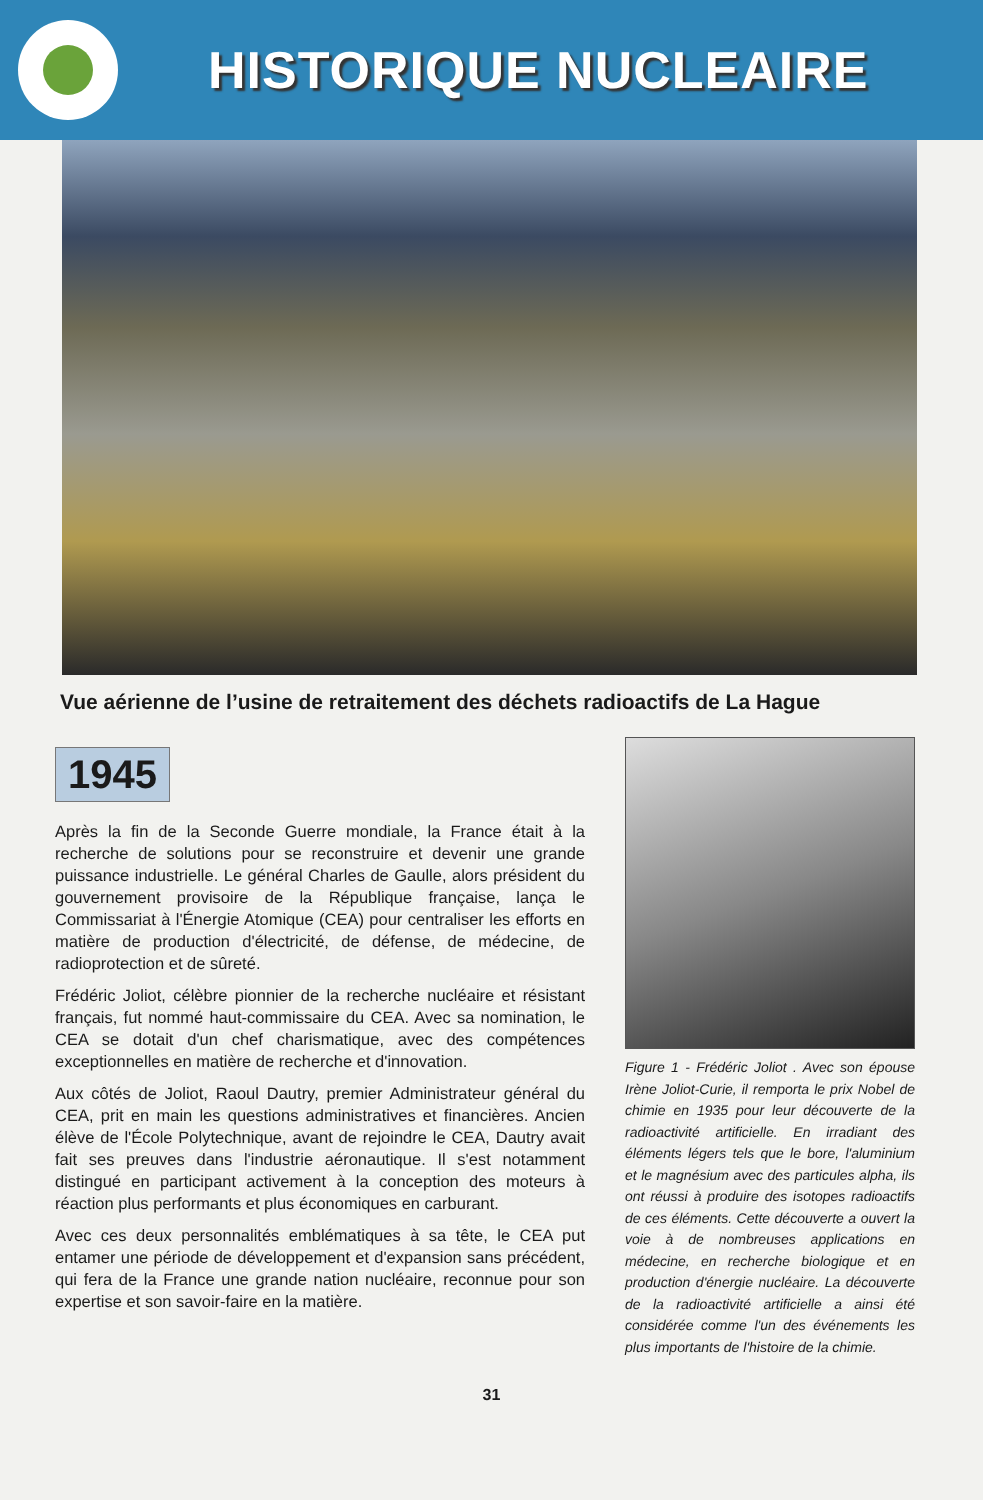HISTORIQUE NUCLEAIRE
Vue aérienne de l’usine de retraitement des déchets radioactifs de La Hague
1945
Après la fin de la Seconde Guerre mondiale, la France était à la recherche de solutions pour se reconstruire et devenir une grande puissance industrielle. Le général Charles de Gaulle, alors président du gouvernement provisoire de la République française, lança le Commissariat à l'Énergie Atomique (CEA) pour centraliser les efforts en matière de production d'électricité, de défense, de médecine, de radioprotection et de sûreté.
Frédéric Joliot, célèbre pionnier de la recherche nucléaire et résistant français, fut nommé haut-commissaire du CEA. Avec sa nomination, le CEA se dotait d'un chef charismatique, avec des compétences exceptionnelles en matière de recherche et d'innovation.
Aux côtés de Joliot, Raoul Dautry, premier Administrateur général du CEA, prit en main les questions administratives et financières. Ancien élève de l'École Polytechnique, avant de rejoindre le CEA, Dautry avait fait ses preuves dans l'industrie aéronautique. Il s'est notamment distingué en participant activement à la conception des moteurs à réaction plus performants et plus économiques en carburant.
Avec ces deux personnalités emblématiques à sa tête, le CEA put entamer une période de développement et d'expansion sans précédent, qui fera de la France une grande nation nucléaire, reconnue pour son expertise et son savoir-faire en la matière.
Figure 1 - Frédéric Joliot . Avec son épouse Irène Joliot-Curie, il remporta le prix Nobel de chimie en 1935 pour leur découverte de la radioactivité artificielle. En irradiant des éléments légers tels que le bore, l'aluminium et le magnésium avec des particules alpha, ils ont réussi à produire des isotopes radioactifs de ces éléments. Cette découverte a ouvert la voie à de nombreuses applications en médecine, en recherche biologique et en production d'énergie nucléaire. La découverte de la radioactivité artificielle a ainsi été considérée comme l'un des événements les plus importants de l'histoire de la chimie.
31